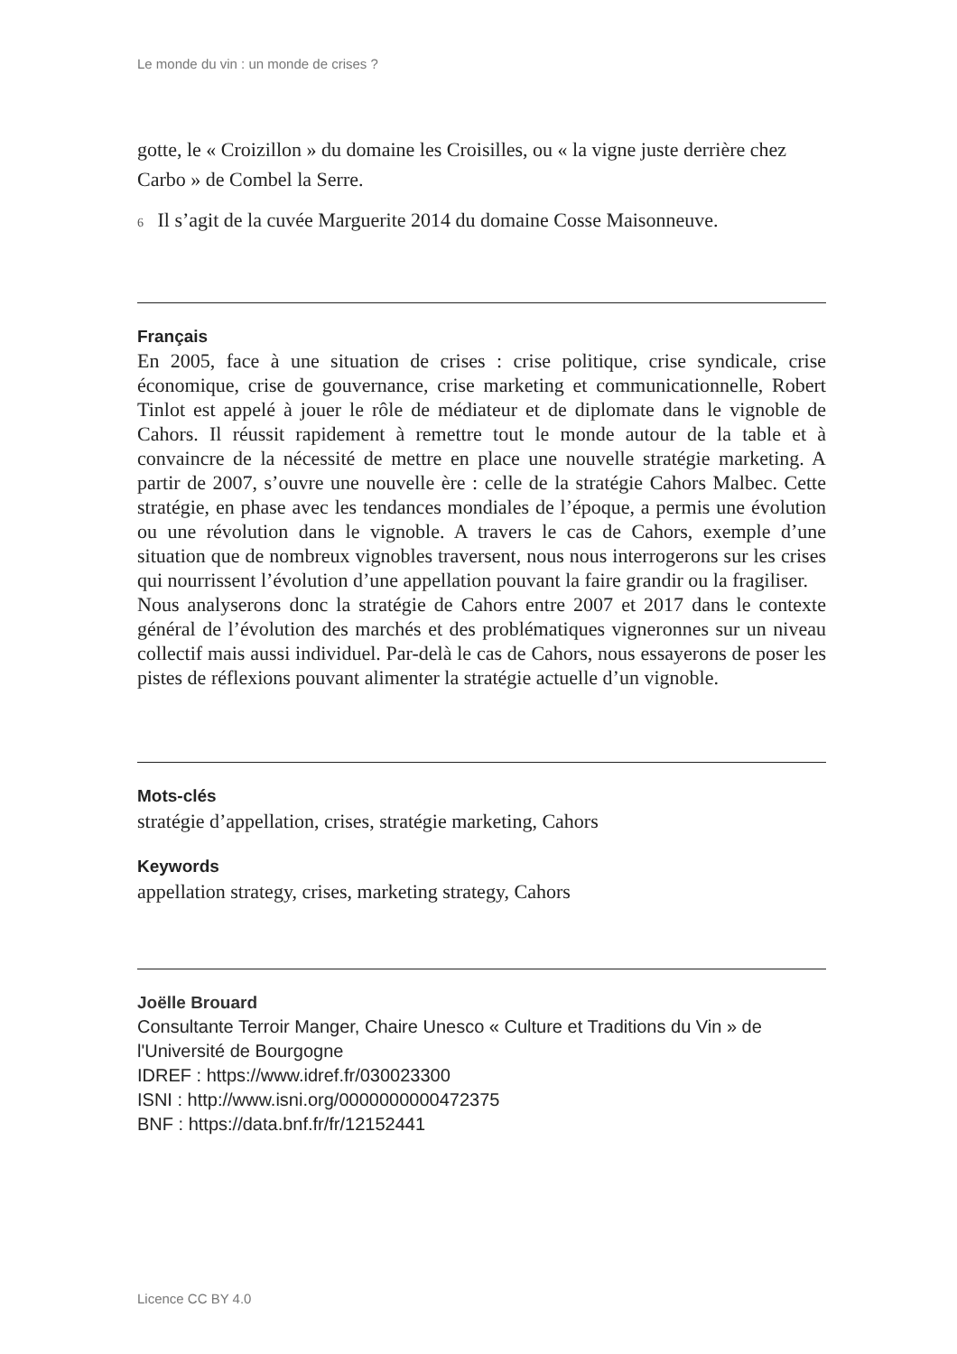Le monde du vin : un monde de crises ?
gotte, le « Croizillon » du domaine les Croisilles, ou « la vigne juste derrière chez Carbo » de Combel la Serre.
<sup>6</sup> Il s’agit de la cuvée Marguerite 2014 du domaine Cosse Maisonneuve.
Français
En 2005, face à une situation de crises : crise politique, crise syndicale, crise économique, crise de gouvernance, crise marketing et communicationnelle, Robert Tinlot est appelé à jouer le rôle de médiateur et de diplomate dans le vignoble de Cahors. Il réussit rapidement à remettre tout le monde autour de la table et à convaincre de la nécessité de mettre en place une nouvelle stratégie marketing. A partir de 2007, s’ouvre une nouvelle ère : celle de la stratégie Cahors Malbec. Cette stratégie, en phase avec les tendances mondiales de l’époque, a permis une évolution ou une révolution dans le vignoble. A travers le cas de Cahors, exemple d’une situation que de nombreux vignobles traversent, nous nous interrogerons sur les crises qui nourrissent l’évolution d’une appellation pouvant la faire grandir ou la fragiliser.
Nous analyserons donc la stratégie de Cahors entre 2007 et 2017 dans le contexte général de l’évolution des marchés et des problématiques vigneronnes sur un niveau collectif mais aussi individuel. Par-delà le cas de Cahors, nous essayerons de poser les pistes de réflexions pouvant alimenter la stratégie actuelle d’un vignoble.
Mots-clés
stratégie d’appellation, crises, stratégie marketing, Cahors
Keywords
appellation strategy, crises, marketing strategy, Cahors
Joëlle Brouard
Consultante Terroir Manger, Chaire Unesco « Culture et Traditions du Vin » de l'Université de Bourgogne
IDREF : https://www.idref.fr/030023300
ISNI : http://www.isni.org/0000000000472375
BNF : https://data.bnf.fr/fr/12152441
Licence CC BY 4.0